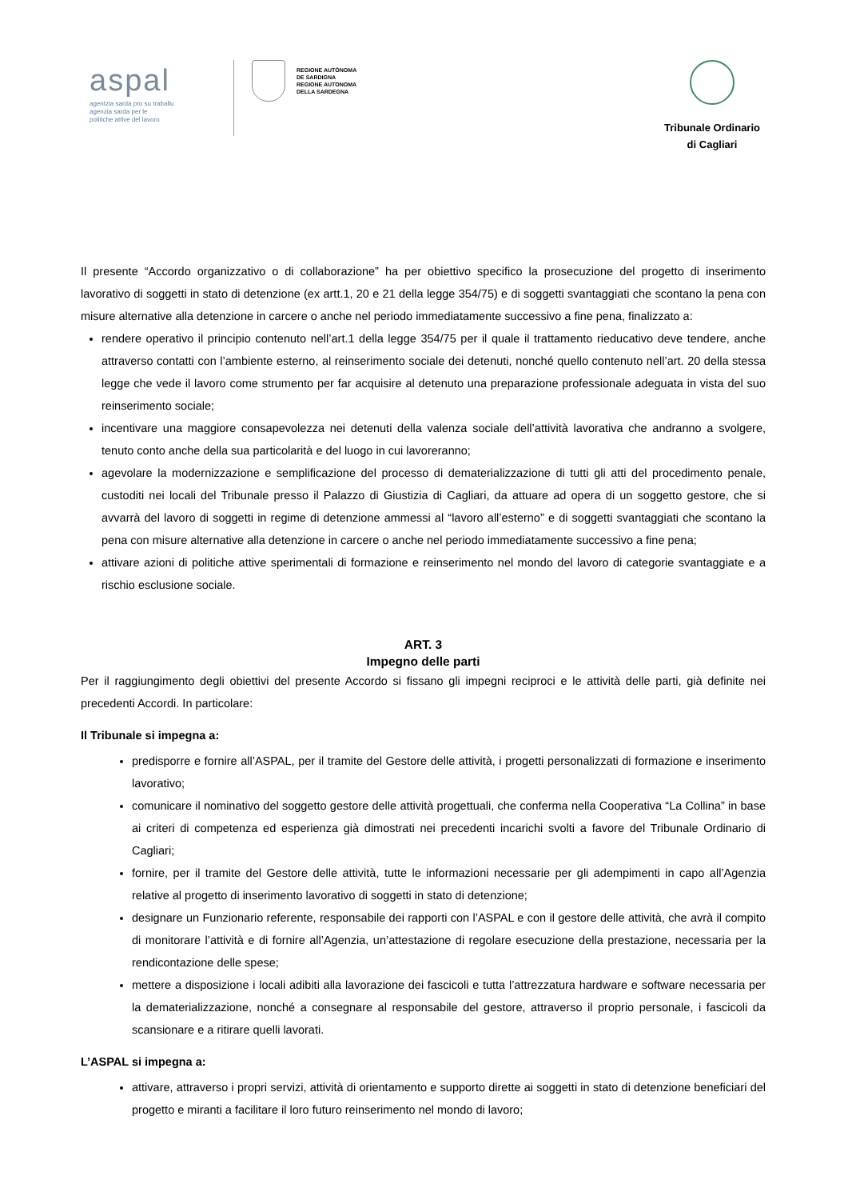aspal
agentzia sarda pro su traballu
agenzia sarda per le
politiche attive del lavoro
REGIONE AUTÒNOMA
DE SARDIGNA
REGIONE AUTONOMA
DELLA SARDEGNA
Tribunale Ordinario
di Cagliari
Il presente “Accordo organizzativo o di collaborazione” ha per obiettivo specifico la prosecuzione del progetto di inserimento lavorativo di soggetti in stato di detenzione (ex artt.1, 20 e 21 della legge 354/75) e di soggetti svantaggiati che scontano la pena con misure alternative alla detenzione in carcere o anche nel periodo immediatamente successivo a fine pena, finalizzato a:
rendere operativo il principio contenuto nell’art.1 della legge 354/75 per il quale il trattamento rieducativo deve tendere, anche attraverso contatti con l’ambiente esterno, al reinserimento sociale dei detenuti, nonché quello contenuto nell’art. 20 della stessa legge che vede il lavoro come strumento per far acquisire al detenuto una preparazione professionale adeguata in vista del suo reinserimento sociale;
incentivare una maggiore consapevolezza nei detenuti della valenza sociale dell’attività lavorativa che andranno a svolgere, tenuto conto anche della sua particolarità e del luogo in cui lavoreranno;
agevolare la modernizzazione e semplificazione del processo di dematerializzazione di tutti gli atti del procedimento penale, custoditi nei locali del Tribunale presso il Palazzo di Giustizia di Cagliari, da attuare ad opera di un soggetto gestore, che si avvarrà del lavoro di soggetti in regime di detenzione ammessi al “lavoro all’esterno” e di soggetti svantaggiati che scontano la pena con misure alternative alla detenzione in carcere o anche nel periodo immediatamente successivo a fine pena;
attivare azioni di politiche attive sperimentali di formazione e reinserimento nel mondo del lavoro di categorie svantaggiate e a rischio esclusione sociale.
ART. 3
Impegno delle parti
Per il raggiungimento degli obiettivi del presente Accordo si fissano gli impegni reciproci e le attività delle parti, già definite nei precedenti Accordi. In particolare:
Il Tribunale si impegna a:
predisporre e fornire all’ASPAL, per il tramite del Gestore delle attività, i progetti personalizzati di formazione e inserimento lavorativo;
comunicare il nominativo del soggetto gestore delle attività progettuali, che conferma nella Cooperativa “La Collina” in base ai criteri di competenza ed esperienza già dimostrati nei precedenti incarichi svolti a favore del Tribunale Ordinario di Cagliari;
fornire, per il tramite del Gestore delle attività, tutte le informazioni necessarie per gli adempimenti in capo all’Agenzia relative al progetto di inserimento lavorativo di soggetti in stato di detenzione;
designare un Funzionario referente, responsabile dei rapporti con l’ASPAL e con il gestore delle attività, che avrà il compito di monitorare l’attività e di fornire all’Agenzia, un’attestazione di regolare esecuzione della prestazione, necessaria per la rendicontazione delle spese;
mettere a disposizione i locali adibiti alla lavorazione dei fascicoli e tutta l’attrezzatura hardware e software necessaria per la dematerializzazione, nonché a consegnare al responsabile del gestore, attraverso il proprio personale, i fascicoli da scansionare e a ritirare quelli lavorati.
L’ASPAL si impegna a:
attivare, attraverso i propri servizi, attività di orientamento e supporto dirette ai soggetti in stato di detenzione beneficiari del progetto e miranti a facilitare il loro futuro reinserimento nel mondo di lavoro;